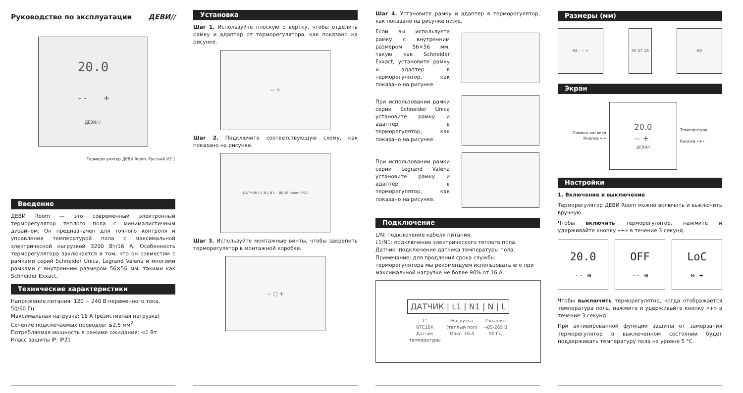Руководство по эксплуатации ДЕВИ//
20.0
-- +
ДЕВИ//
Терморегулятор ДЕВИ Room. Русский V2.1
Введение
ДЕВИ Room — это современный электронный терморегулятор теплого пола с минималистичным дизайном. Он предназначен для точного контроля и управления температурой пола с максимальной электрической нагрузкой 3200 Вт/16 А. Особенность терморегулятора заключается в том, что он совместим с рамками серий Schneider Unica, Legrand Valena и многими рамками с внутренним размером 56×56 мм, такими как Schneider Exxact.
Технические характеристики
Напряжение питания: 120 ~ 240 В переменного тока, 50/60 Гц
Максимальная нагрузка: 16 А (резистивная нагрузка)
Сечение подключаемых проводов: ≤2,5 мм<sup>2</sup>
Потребляемая мощность в режиме ожидания: <1 Вт
Класс защиты IP: IP21
Установка
Шаг 1. Используйте плоскую отвертку, чтобы отделить рамку и адаптер от терморегулятора, как показано на рисунке.
-- +
Шаг 2. Подключите соответствующую схему, как показано на рисунке.
ДАТЧИК L1 N1 N L · ДЕВИ Room IP21
Шаг 3. Используйте монтажные винты, чтобы закрепить терморегулятор в монтажной коробке.
-- □ +
Шаг 4. Установите рамку и адаптер в терморегулятор, как показано на рисунке ниже.
Если вы используете рамку с внутренним размером 56×56 мм, такую как Schneider Exxact, установите рамку и адаптер в терморегулятор, как показано на рисунке.
При использовании рамки серии Schneider Unica установите рамку и адаптер в терморегулятор, как показано на рисунке.
При использовании рамки серии Legrand Valena установите рамку и адаптер в терморегулятор, как показано на рисунке.
Подключение
L/N: подключение кабеля питания.
L1/N1: подключение электрического теплого пола.
Датчик: подключение датчика температуры пола.
Примечание: для продления срока службы терморегулятора мы рекомендуем использовать его при максимальной нагрузке не более 90% от 16 А.
ДАТЧИК | L1 | N1 | N | L
t°
NTC10K
Датчик
температуры Нагрузка
(теплый пол)
Макс. 16 А Питание
~85-265 В
50 Гц
Размеры (мм)
84 · -- + 30 47 18 60
Экран
Символ нагрева
Кнопка «-»
20.0
-- +
ДЕВИ//
Температура
Кнопка «+»
Настройки
1. Включение и выключение
Терморегулятор ДЕВИ Room можно включить и выключить вручную.
Чтобы включить терморегулятор, нажмите и удерживайте кнопку «+» в течение 3 секунд.
20.0
-- ⊕
OFF
-- ⊕
LoC
⊖ +
Чтобы выключить терморегулятор, когда отображается температура пола, нажмите и удерживайте кнопку «+» в течение 3 секунд.
При активированной функции защиты от замерзания терморегулятор в выключенном состоянии будет поддерживать температуру пола на уровне 5 °C.